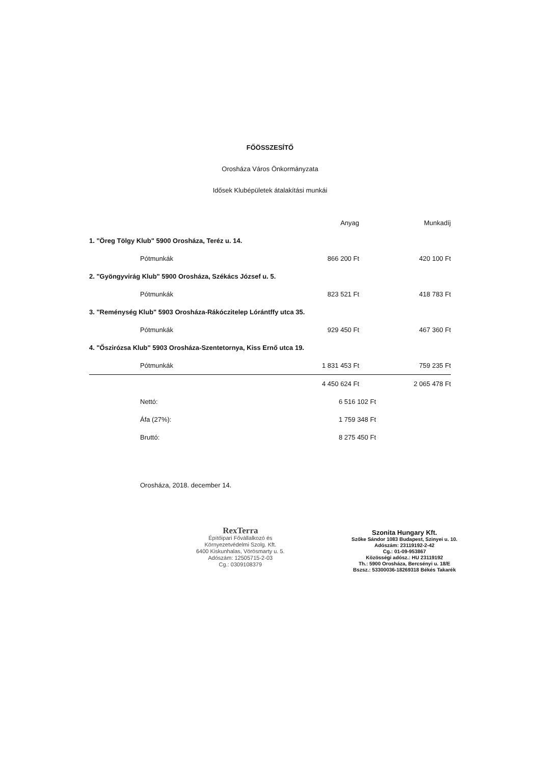FŐÖSSZESÍTŐ
Orosháza Város Önkormányzata
Idősek Klubépületek átalakítási munkái
| | | Anyag | Munkadíj |
| --- | --- | --- | --- |
| 1. "Öreg Tölgy Klub" 5900 Orosháza, Teréz u. 14. | | | |
| | Pótmunkák | 866 200 Ft | 420 100 Ft |
| 2. "Gyöngyvirág Klub" 5900 Orosháza, Székács József u. 5. | | | |
| | Pótmunkák | 823 521 Ft | 418 783 Ft |
| 3. "Reménység Klub" 5903 Orosháza-Rákóczitelep Lórántffy utca 35. | | | |
| | Pótmunkák | 929 450 Ft | 467 360 Ft |
| 4. "Őszirózsa Klub" 5903 Orosháza-Szentetornya, Kiss Ernő utca 19. | | | |
| | Pótmunkák | 1 831 453 Ft | 759 235 Ft |
| | | 4 450 624 Ft | 2 065 478 Ft |
| | Nettó: | 6 516 102 Ft | |
| | Áfa (27%): | 1 759 348 Ft | |
| | Bruttó: | 8 275 450 Ft | |
Orosháza, 2018. december 14.
RexTerra
Építőipari Fővállalkozó és
Környezetvédelmi Szolg. Kft.
6400 Kiskunhalas, Vörösmarty u. 5.
Adószám: 12505715-2-03
Cg.: 0309108379
Szonita Hungary Kft.
Szőke Sándor 1083 Budapest, Szinyei u. 10.
Adószám: 23119192-2-42
Cg.: 01-09-953867
Közösségi adósz.: HU 23119192
Th.: 5900 Orosháza, Bercsényi u. 18/E
Bszsz.: 53300036-18269318 Békés Takarék